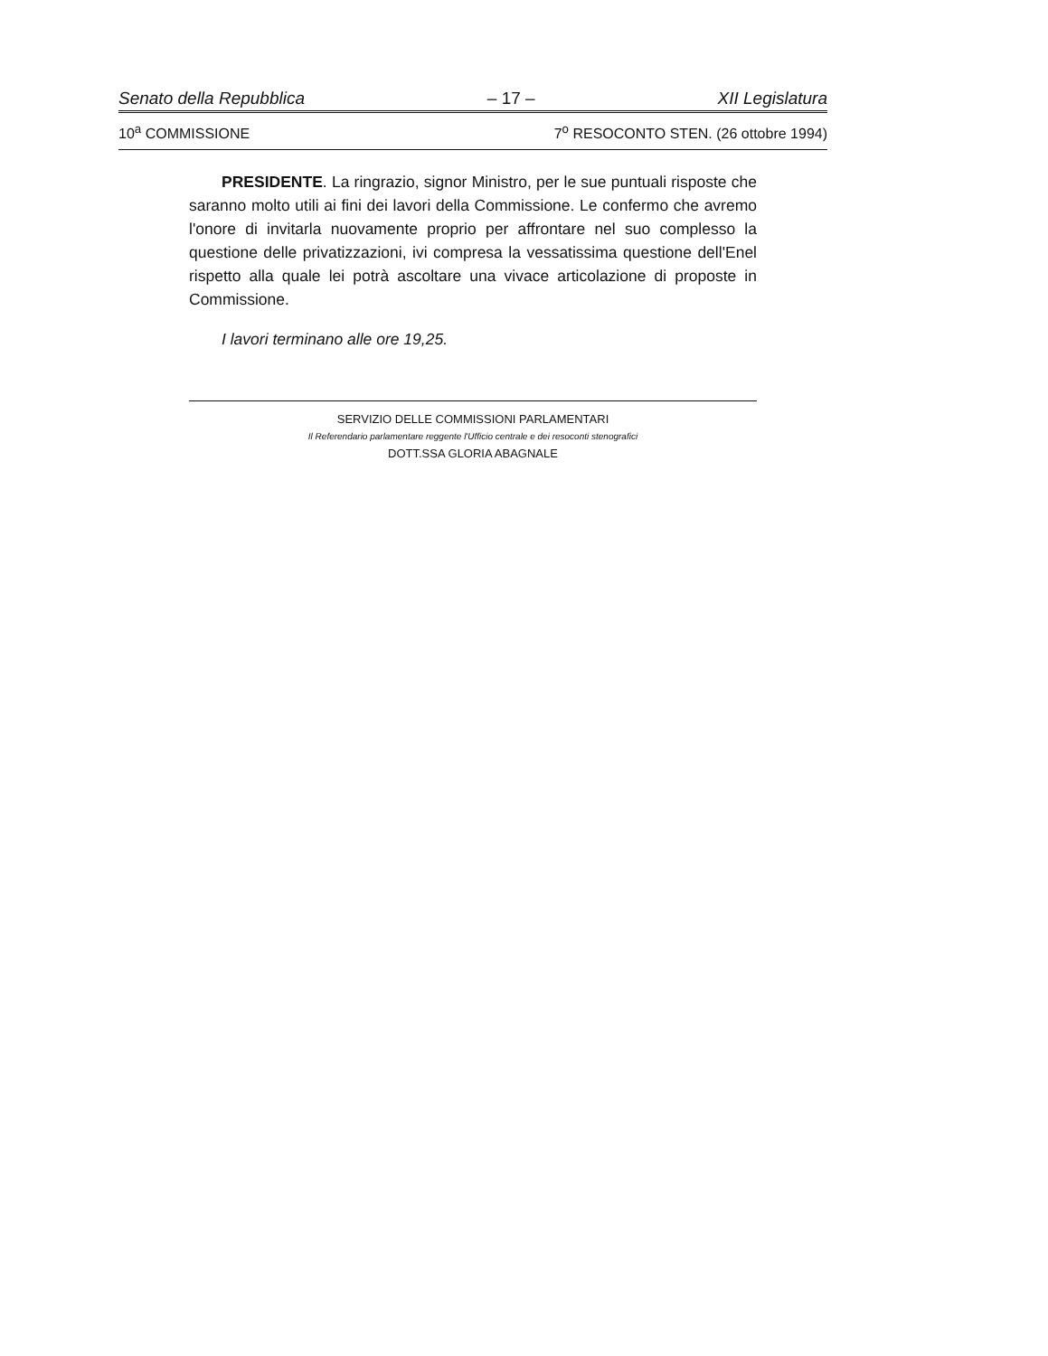Senato della Repubblica – 17 – XII Legislatura
10<sup>a</sup> COMMISSIONE 7<sup>o</sup> RESOCONTO STEN. (26 ottobre 1994)
PRESIDENTE. La ringrazio, signor Ministro, per le sue puntuali risposte che saranno molto utili ai fini dei lavori della Commissione. Le confermo che avremo l'onore di invitarla nuovamente proprio per affrontare nel suo complesso la questione delle privatizzazioni, ivi compresa la vessatissima questione dell'Enel rispetto alla quale lei potrà ascoltare una vivace articolazione di proposte in Commissione.
I lavori terminano alle ore 19,25.
SERVIZIO DELLE COMMISSIONI PARLAMENTARI
Il Referendario parlamentare reggente l'Ufficio centrale e dei resoconti stenografici
DOTT.SSA GLORIA ABAGNALE